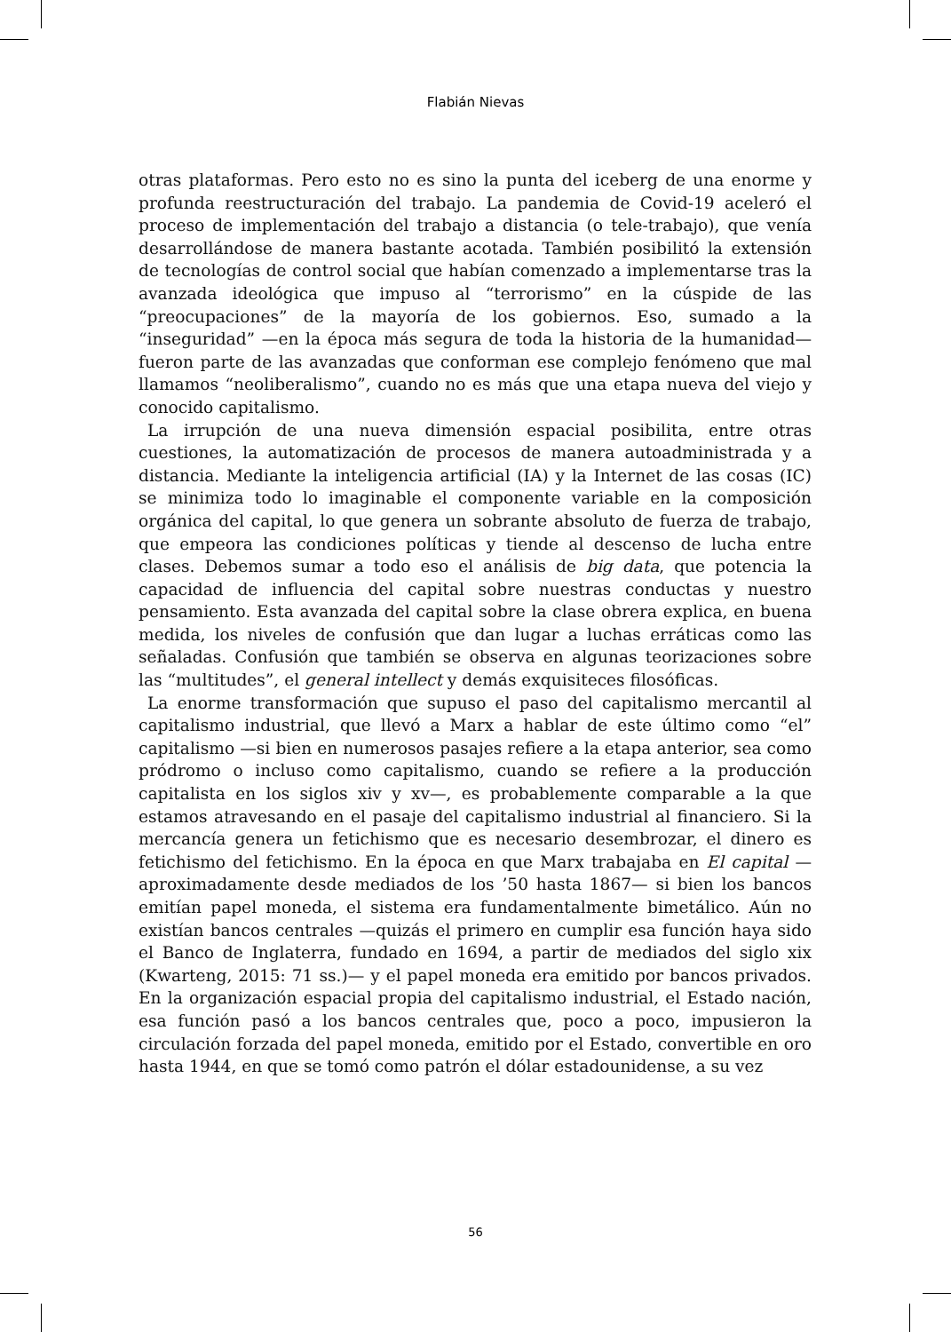Flabián Nievas
otras plataformas. Pero esto no es sino la punta del iceberg de una enorme y profunda reestructuración del trabajo. La pandemia de Covid-19 aceleró el proceso de implementación del trabajo a distancia (o tele-trabajo), que venía desarrollándose de manera bastante acotada. También posibilitó la extensión de tecnologías de control social que habían comenzado a implementarse tras la avanzada ideológica que impuso al “terrorismo” en la cúspide de las “preocupaciones” de la mayoría de los gobiernos. Eso, sumado a la “inseguridad” —en la época más segura de toda la historia de la humanidad— fueron parte de las avanzadas que conforman ese complejo fenómeno que mal llamamos “neoliberalismo”, cuando no es más que una etapa nueva del viejo y conocido capitalismo.
La irrupción de una nueva dimensión espacial posibilita, entre otras cuestiones, la automatización de procesos de manera autoadministrada y a distancia. Mediante la inteligencia artificial (IA) y la Internet de las cosas (IC) se minimiza todo lo imaginable el componente variable en la composición orgánica del capital, lo que genera un sobrante absoluto de fuerza de trabajo, que empeora las condiciones políticas y tiende al descenso de lucha entre clases. Debemos sumar a todo eso el análisis de big data, que potencia la capacidad de influencia del capital sobre nuestras conductas y nuestro pensamiento. Esta avanzada del capital sobre la clase obrera explica, en buena medida, los niveles de confusión que dan lugar a luchas erráticas como las señaladas. Confusión que también se observa en algunas teorizaciones sobre las “multitudes”, el general intellect y demás exquisiteces filosóficas.
La enorme transformación que supuso el paso del capitalismo mercantil al capitalismo industrial, que llevó a Marx a hablar de este último como “el” capitalismo —si bien en numerosos pasajes refiere a la etapa anterior, sea como pródromo o incluso como capitalismo, cuando se refiere a la producción capitalista en los siglos xiv y xv—, es probablemente comparable a la que estamos atravesando en el pasaje del capitalismo industrial al financiero. Si la mercancía genera un fetichismo que es necesario desembrozar, el dinero es fetichismo del fetichismo. En la época en que Marx trabajaba en El capital —aproximadamente desde mediados de los ’50 hasta 1867— si bien los bancos emitían papel moneda, el sistema era fundamentalmente bimetálico. Aún no existían bancos centrales —quizás el primero en cumplir esa función haya sido el Banco de Inglaterra, fundado en 1694, a partir de mediados del siglo xix (Kwarteng, 2015: 71 ss.)— y el papel moneda era emitido por bancos privados. En la organización espacial propia del capitalismo industrial, el Estado nación, esa función pasó a los bancos centrales que, poco a poco, impusieron la circulación forzada del papel moneda, emitido por el Estado, convertible en oro hasta 1944, en que se tomó como patrón el dólar estadounidense, a su vez
56